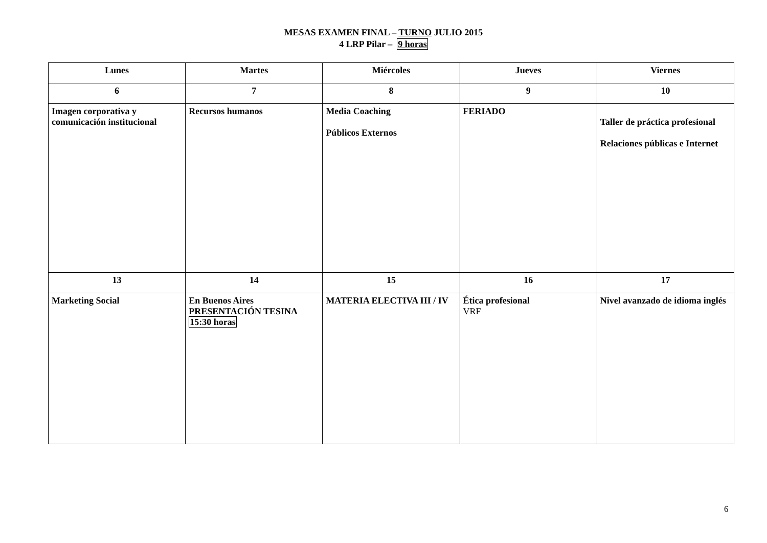MESAS EXAMEN FINAL – TURNO JULIO 2015
4 LRP Pilar – 9 horas
| Lunes | Martes | Miércoles | Jueves | Viernes |
| --- | --- | --- | --- | --- |
| 6 | 7 | 8 | 9 | 10 |
| Imagen corporativa y comunicación institucional | Recursos humanos | Media Coaching Públicos Externos | FERIADO | Taller de práctica profesional Relaciones públicas e Internet |
| 13 | 14 | 15 | 16 | 17 |
| Marketing Social | En Buenos Aires PRESENTACIÓN TESINA 15:30 horas | MATERIA ELECTIVA III / IV | Ética profesional VRF | Nivel avanzado de idioma inglés |
6